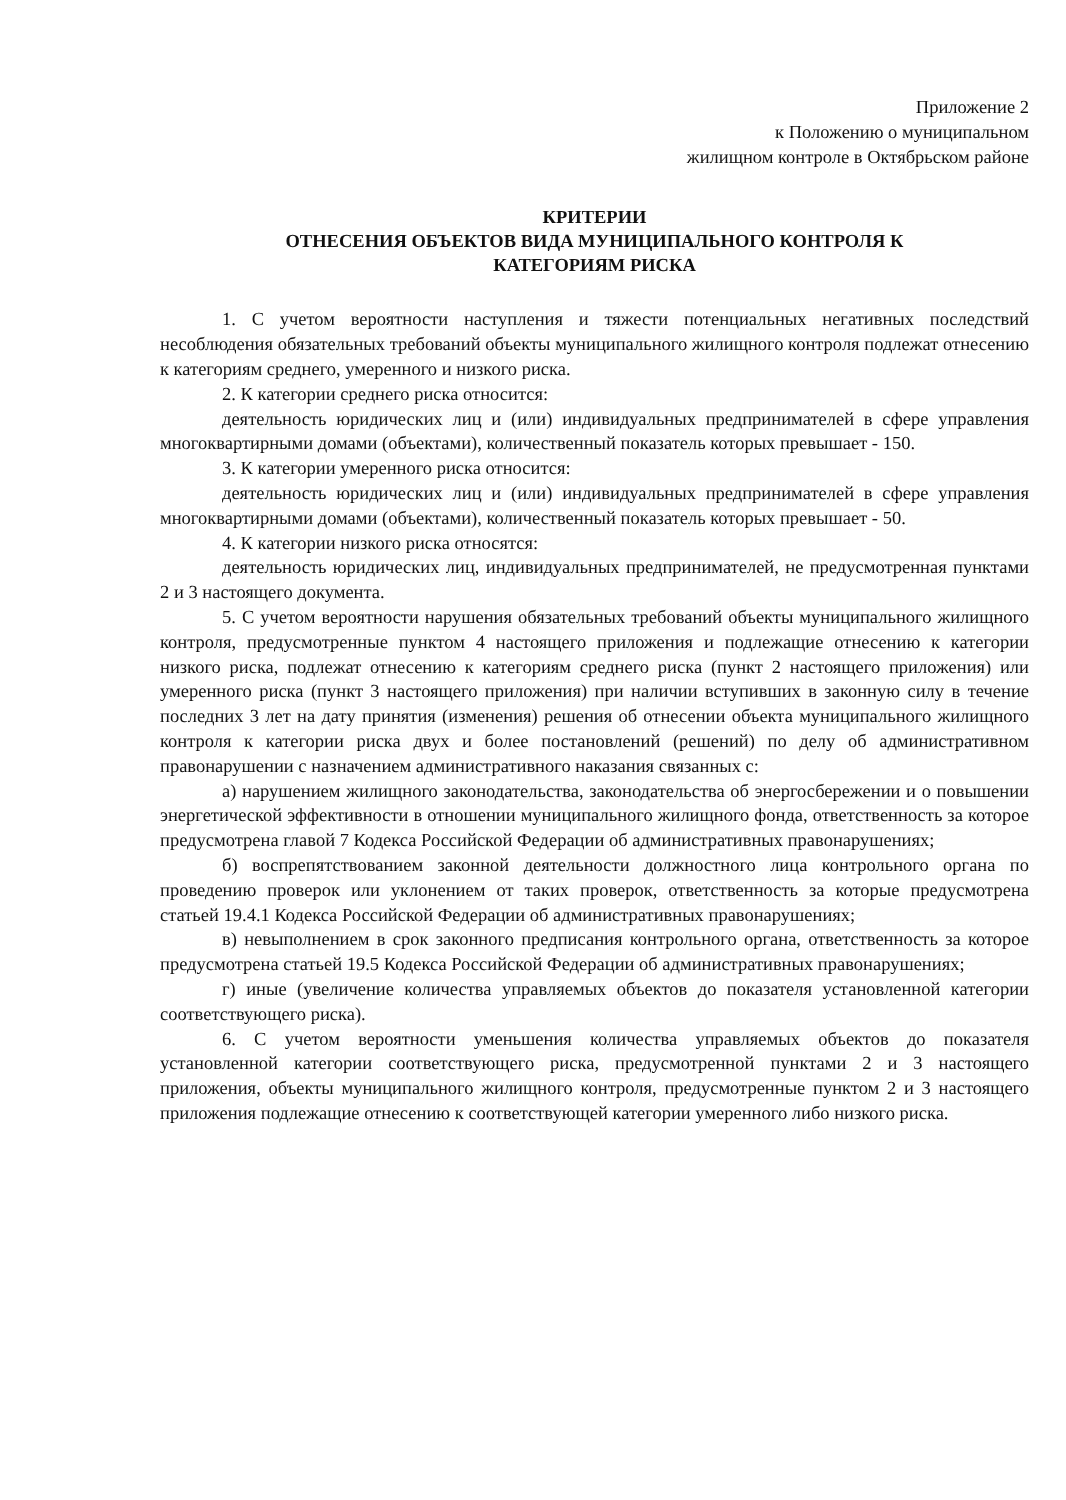Приложение 2
к Положению о муниципальном
жилищном контроле в Октябрьском районе
КРИТЕРИИ
ОТНЕСЕНИЯ ОБЪЕКТОВ ВИДА МУНИЦИПАЛЬНОГО КОНТРОЛЯ К
КАТЕГОРИЯМ РИСКА
1. С учетом вероятности наступления и тяжести потенциальных негативных последствий несоблюдения обязательных требований объекты муниципального жилищного контроля подлежат отнесению к категориям среднего, умеренного и низкого риска.
2. К категории среднего риска относится:
деятельность юридических лиц и (или) индивидуальных предпринимателей в сфере управления многоквартирными домами (объектами), количественный показатель которых превышает - 150.
3. К категории умеренного риска относится:
деятельность юридических лиц и (или) индивидуальных предпринимателей в сфере управления многоквартирными домами (объектами), количественный показатель которых превышает - 50.
4. К категории низкого риска относятся:
деятельность юридических лиц, индивидуальных предпринимателей, не предусмотренная пунктами 2 и 3 настоящего документа.
5. С учетом вероятности нарушения обязательных требований объекты муниципального жилищного контроля, предусмотренные пунктом 4 настоящего приложения и подлежащие отнесению к категории низкого риска, подлежат отнесению к категориям среднего риска (пункт 2 настоящего приложения) или умеренного риска (пункт 3 настоящего приложения) при наличии вступивших в законную силу в течение последних 3 лет на дату принятия (изменения) решения об отнесении объекта муниципального жилищного контроля к категории риска двух и более постановлений (решений) по делу об административном правонарушении с назначением административного наказания связанных с:
а) нарушением жилищного законодательства, законодательства об энергосбережении и о повышении энергетической эффективности в отношении муниципального жилищного фонда, ответственность за которое предусмотрена главой 7 Кодекса Российской Федерации об административных правонарушениях;
б) воспрепятствованием законной деятельности должностного лица контрольного органа по проведению проверок или уклонением от таких проверок, ответственность за которые предусмотрена статьей 19.4.1 Кодекса Российской Федерации об административных правонарушениях;
в) невыполнением в срок законного предписания контрольного органа, ответственность за которое предусмотрена статьей 19.5 Кодекса Российской Федерации об административных правонарушениях;
г) иные (увеличение количества управляемых объектов до показателя установленной категории соответствующего риска).
6. С учетом вероятности уменьшения количества управляемых объектов до показателя установленной категории соответствующего риска, предусмотренной пунктами 2 и 3 настоящего приложения, объекты муниципального жилищного контроля, предусмотренные пунктом 2 и 3 настоящего приложения подлежащие отнесению к соответствующей категории умеренного либо низкого риска.